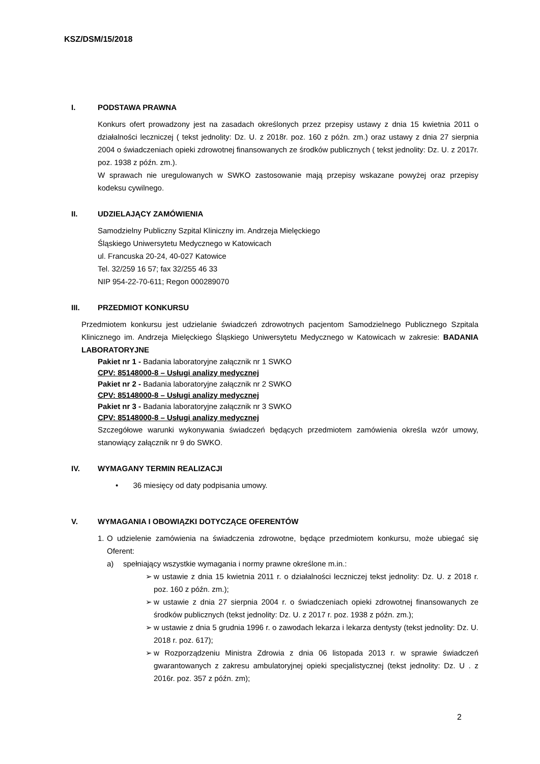KSZ/DSM/15/2018
I. PODSTAWA PRAWNA
Konkurs ofert prowadzony jest na zasadach określonych przez przepisy ustawy z dnia 15 kwietnia 2011 o działalności leczniczej ( tekst jednolity: Dz. U. z 2018r. poz. 160 z późn. zm.) oraz ustawy z dnia 27 sierpnia 2004 o świadczeniach opieki zdrowotnej finansowanych ze środków publicznych ( tekst jednolity: Dz. U. z 2017r. poz. 1938 z późn. zm.).
W sprawach nie uregulowanych w SWKO zastosowanie mają przepisy wskazane powyżej oraz przepisy kodeksu cywilnego.
II. UDZIELAJĄCY ZAMÓWIENIA
Samodzielny Publiczny Szpital Kliniczny im. Andrzeja Mielęckiego
Śląskiego Uniwersytetu Medycznego w Katowicach
ul. Francuska 20-24, 40-027 Katowice
Tel. 32/259 16 57; fax 32/255 46 33
NIP 954-22-70-611; Regon 000289070
III. PRZEDMIOT KONKURSU
Przedmiotem konkursu jest udzielanie świadczeń zdrowotnych pacjentom Samodzielnego Publicznego Szpitala Klinicznego im. Andrzeja Mielęckiego Śląskiego Uniwersytetu Medycznego w Katowicach w zakresie: BADANIA LABORATORYJNE
Pakiet nr 1 - Badania laboratoryjne załącznik nr 1 SWKO
CPV: 85148000-8 – Usługi analizy medycznej
Pakiet nr 2 - Badania laboratoryjne załącznik nr 2 SWKO
CPV: 85148000-8 – Usługi analizy medycznej
Pakiet nr 3 - Badania laboratoryjne załącznik nr 3 SWKO
CPV: 85148000-8 – Usługi analizy medycznej
Szczegółowe warunki wykonywania świadczeń będących przedmiotem zamówienia określa wzór umowy, stanowiący załącznik nr 9 do SWKO.
IV. WYMAGANY TERMIN REALIZACJI
• 36 miesięcy od daty podpisania umowy.
V. WYMAGANIA I OBOWIĄZKI DOTYCZĄCE OFERENTÓW
1. O udzielenie zamówienia na świadczenia zdrowotne, będące przedmiotem konkursu, może ubiegać się Oferent:
a) spełniający wszystkie wymagania i normy prawne określone m.in.:
➢ w ustawie z dnia 15 kwietnia 2011 r. o działalności leczniczej tekst jednolity: Dz. U. z 2018 r. poz. 160 z późn. zm.);
➢ w ustawie z dnia 27 sierpnia 2004 r. o świadczeniach opieki zdrowotnej finansowanych ze środków publicznych (tekst jednolity: Dz. U. z 2017 r. poz. 1938 z późn. zm.);
➢ w ustawie z dnia 5 grudnia 1996 r. o zawodach lekarza i lekarza dentysty (tekst jednolity: Dz. U. 2018 r. poz. 617);
➢ w Rozporządzeniu Ministra Zdrowia z dnia 06 listopada 2013 r. w sprawie świadczeń gwarantowanych z zakresu ambulatoryjnej opieki specjalistycznej (tekst jednolity: Dz. U . z 2016r. poz. 357 z późn. zm);
2